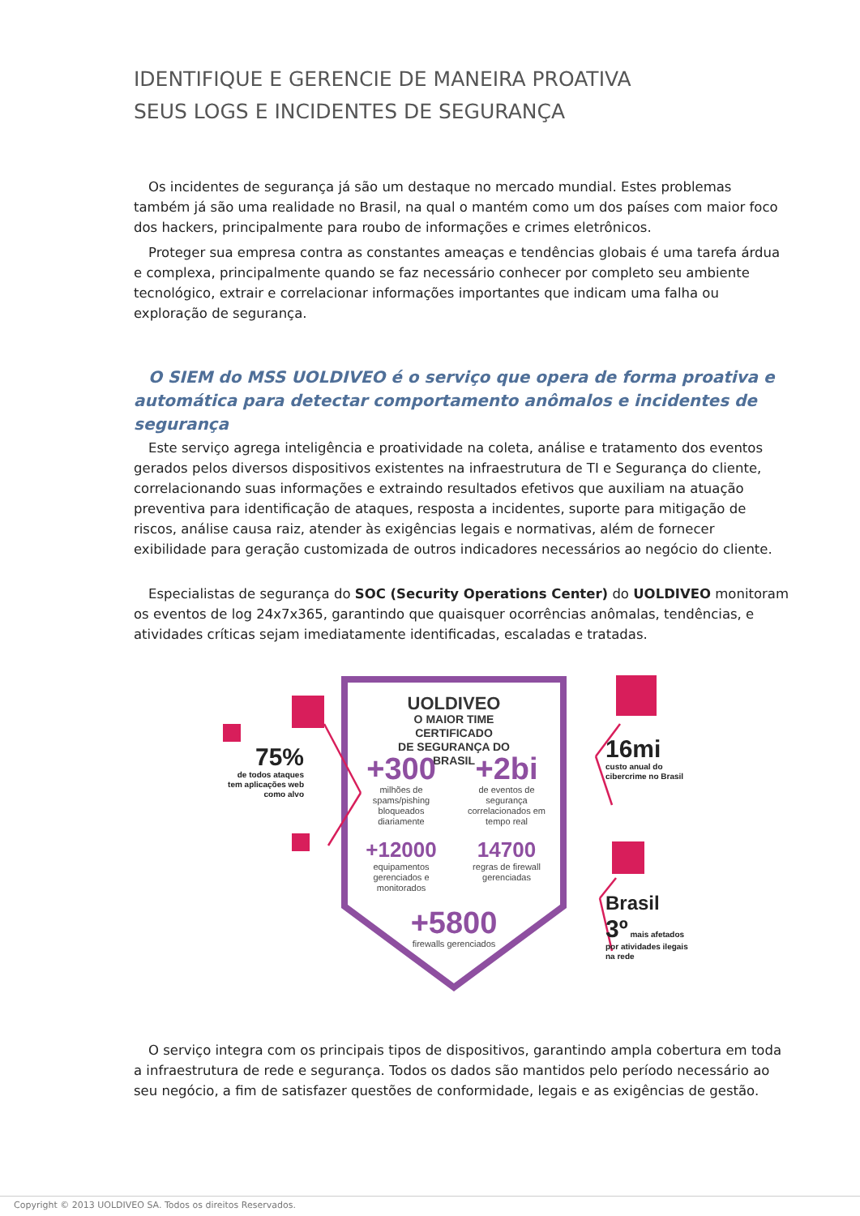IDENTIFIQUE E GERENCIE DE MANEIRA PROATIVA
SEUS LOGS E INCIDENTES DE SEGURANÇA
Os incidentes de segurança já são um destaque no mercado mundial. Estes problemas também já são uma realidade no Brasil, na qual o mantém como um dos países com maior foco dos hackers, principalmente para roubo de informações e crimes eletrônicos.
Proteger sua empresa contra as constantes ameaças e tendências globais é uma tarefa árdua e complexa, principalmente quando se faz necessário conhecer por completo seu ambiente tecnológico, extrair e correlacionar informações importantes que indicam uma falha ou exploração de segurança.
O SIEM do MSS UOLDIVEO é o serviço que opera de forma proativa e automática para detectar comportamento anômalos e incidentes de segurança
Este serviço agrega inteligência e proatividade na coleta, análise e tratamento dos eventos gerados pelos diversos dispositivos existentes na infraestrutura de TI e Segurança do cliente, correlacionando suas informações e extraindo resultados efetivos que auxiliam na atuação preventiva para identificação de ataques, resposta a incidentes, suporte para mitigação de riscos, análise causa raiz, atender às exigências legais e normativas, além de fornecer exibilidade para geração customizada de outros indicadores necessários ao negócio do cliente.
Especialistas de segurança do SOC (Security Operations Center) do UOLDIVEO monitoram os eventos de log 24x7x365, garantindo que quaisquer ocorrências anômalas, tendências, e atividades críticas sejam imediatamente identificadas, escaladas e tratadas.
UOLDIVEO
O MAIOR TIME CERTIFICADO
DE SEGURANÇA DO BRASIL
+300
milhões de spams/pishing bloqueados diariamente
+2bi
de eventos de segurança correlacionados em tempo real
+12000
equipamentos gerenciados e monitorados
14700
regras de firewall gerenciadas
+5800
firewalls gerenciados
75%
de todos ataques tem aplicações web como alvo
16mi
custo anual do cibercrime no Brasil
Brasil
3º mais afetados por atividades ilegais na rede
O serviço integra com os principais tipos de dispositivos, garantindo ampla cobertura em toda a infraestrutura de rede e segurança. Todos os dados são mantidos pelo período necessário ao seu negócio, a fim de satisfazer questões de conformidade, legais e as exigências de gestão.
Copyright © 2013 UOLDIVEO SA. Todos os direitos Reservados.